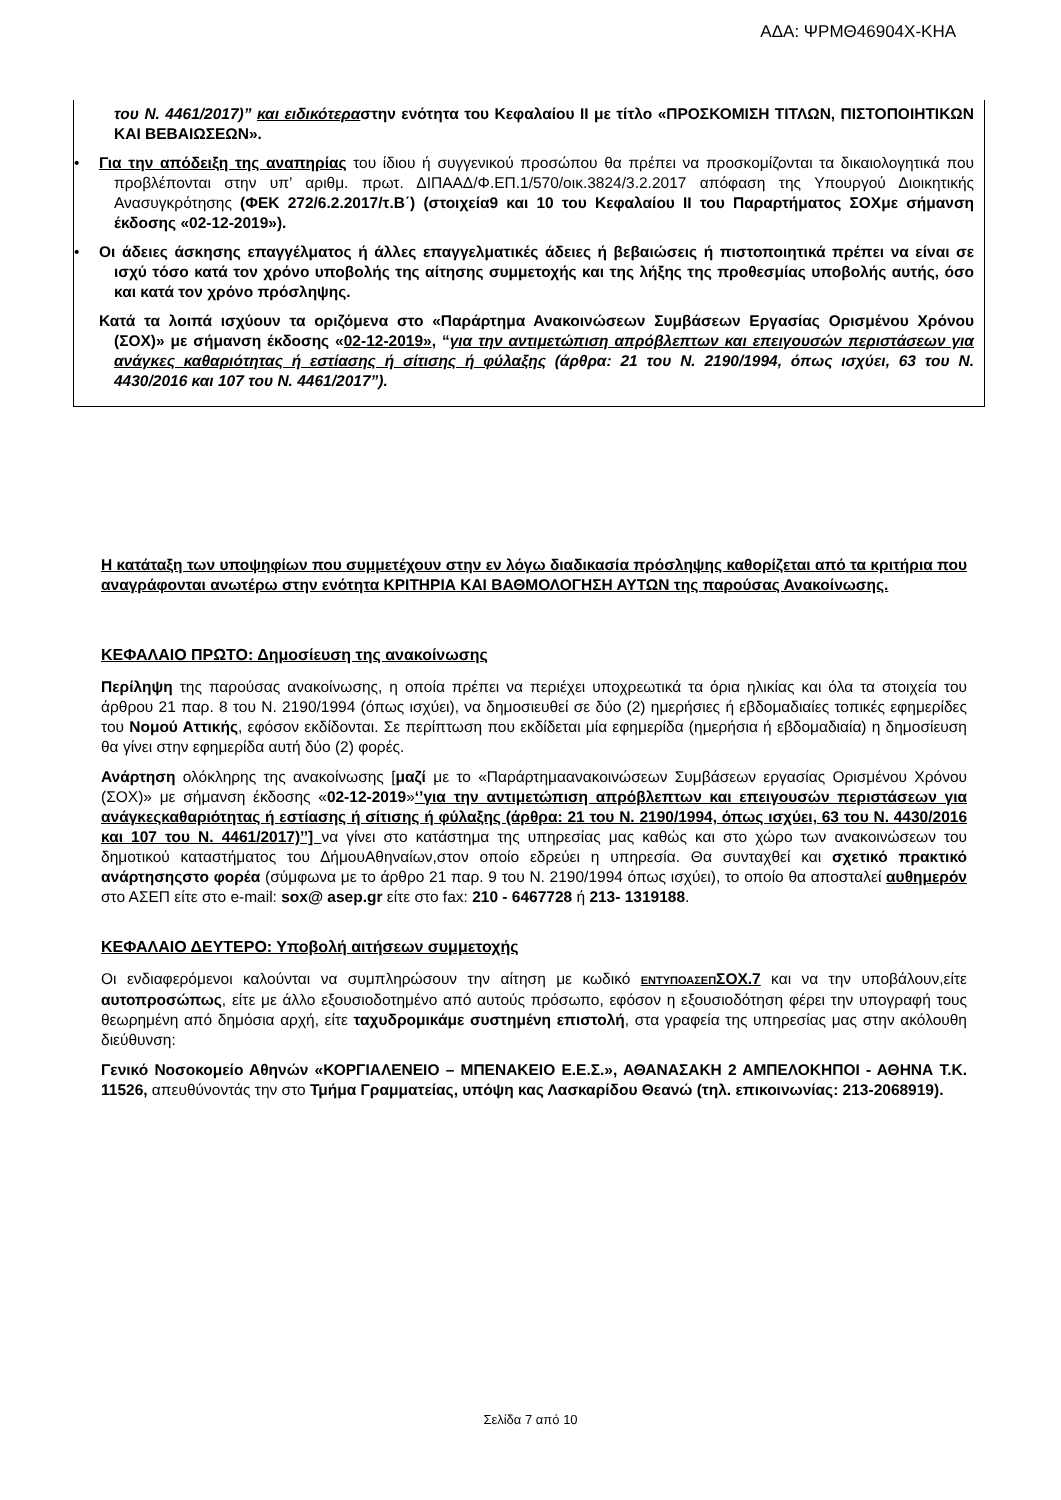ΑΔΑ: ΨΡΜΘ46904Χ-ΚΗΑ
του Ν. 4461/2017)” και ειδικότεραστην ενότητα του Κεφαλαίου ΙΙ με τίτλο «ΠΡΟΣΚΟΜΙΣΗ ΤΙΤΛΩΝ, ΠΙΣΤΟΠΟΙΗΤΙΚΩΝ ΚΑΙ ΒΕΒΑΙΩΣΕΩΝ».
• Για την απόδειξη της αναπηρίας του ίδιου ή συγγενικού προσώπου θα πρέπει να προσκομίζονται τα δικαιολογητικά που προβλέπονται στην υπ’ αριθμ. πρωτ. ΔΙΠΑΑΔ/Φ.ΕΠ.1/570/οικ.3824/3.2.2017 απόφαση της Υπουργού Διοικητικής Ανασυγκρότησης (ΦΕΚ 272/6.2.2017/τ.Β΄) (στοιχεία9 και 10 του Κεφαλαίου ΙΙ του Παραρτήματος ΣΟΧμε σήμανση έκδοσης «02-12-2019»).
• Οι άδειες άσκησης επαγγέλματος ή άλλες επαγγελματικές άδειες ή βεβαιώσεις ή πιστοποιητικά πρέπει να είναι σε ισχύ τόσο κατά τον χρόνο υποβολής της αίτησης συμμετοχής και της λήξης της προθεσμίας υποβολής αυτής, όσο και κατά τον χρόνο πρόσληψης.
Κατά τα λοιπά ισχύουν τα οριζόμενα στο «Παράρτημα Ανακοινώσεων Συμβάσεων Εργασίας Ορισμένου Χρόνου (ΣΟΧ)» με σήμανση έκδοσης «02-12-2019», “για την αντιμετώπιση απρόβλεπτων και επειγουσών περιστάσεων για ανάγκες καθαριότητας ή εστίασης ή σίτισης ή φύλαξης (άρθρα: 21 του Ν. 2190/1994, όπως ισχύει, 63 του Ν. 4430/2016 και 107 του Ν. 4461/2017”).
Η κατάταξη των υποψηφίων που συμμετέχουν στην εν λόγω διαδικασία πρόσληψης καθορίζεται από τα κριτήρια που αναγράφονται ανωτέρω στην ενότητα ΚΡΙΤΗΡΙΑ ΚΑΙ ΒΑΘΜΟΛΟΓΗΣΗ ΑΥΤΩΝ της παρούσας Ανακοίνωσης.
ΚΕΦΑΛΑΙΟ ΠΡΩΤΟ: Δημοσίευση της ανακοίνωσης
Περίληψη της παρούσας ανακοίνωσης, η οποία πρέπει να περιέχει υποχρεωτικά τα όρια ηλικίας και όλα τα στοιχεία του άρθρου 21 παρ. 8 του Ν. 2190/1994 (όπως ισχύει), να δημοσιευθεί σε δύο (2) ημερήσιες ή εβδομαδιαίες τοπικές εφημερίδες του Νομού Αττικής, εφόσον εκδίδονται. Σε περίπτωση που εκδίδεται μία εφημερίδα (ημερήσια ή εβδομαδιαία) η δημοσίευση θα γίνει στην εφημερίδα αυτή δύο (2) φορές.
Ανάρτηση ολόκληρης της ανακοίνωσης [μαζί με το «Παράρτημαανακοινώσεων Συμβάσεων εργασίας Ορισμένου Χρόνου (ΣΟΧ)» με σήμανση έκδοσης «02-12-2019»‘’για την αντιμετώπιση απρόβλεπτων και επειγουσών περιστάσεων για ανάγκεςκαθαριότητας ή εστίασης ή σίτισης ή φύλαξης (άρθρα: 21 του Ν. 2190/1994, όπως ισχύει, 63 του Ν. 4430/2016 και 107 του Ν. 4461/2017)’’] να γίνει στο κατάστημα της υπηρεσίας μας καθώς και στο χώρο των ανακοινώσεων του δημοτικού καταστήματος του ΔήμουΑθηναίων,στον οποίο εδρεύει η υπηρεσία. Θα συνταχθεί και σχετικό πρακτικό ανάρτησηςστο φορέα (σύμφωνα με το άρθρο 21 παρ. 9 του Ν. 2190/1994 όπως ισχύει), το οποίο θα αποσταλεί αυθημερόν στο ΑΣΕΠ είτε στο e-mail: sox@ asep.gr είτε στο fax: 210 - 6467728 ή 213- 1319188.
ΚΕΦΑΛΑΙΟ ΔΕΥΤΕΡΟ: Υποβολή αιτήσεων συμμετοχής
Οι ενδιαφερόμενοι καλούνται να συμπληρώσουν την αίτηση με κωδικό ΕΝΤΥΠΟΑΣΕΠΣΟΧ.7 και να την υποβάλουν,είτε αυτοπροσώπως, είτε με άλλο εξουσιοδοτημένο από αυτούς πρόσωπο, εφόσον η εξουσιοδότηση φέρει την υπογραφή τους θεωρημένη από δημόσια αρχή, είτε ταχυδρομικάμε συστημένη επιστολή, στα γραφεία της υπηρεσίας μας στην ακόλουθη διεύθυνση:
Γενικό Νοσοκομείο Αθηνών «ΚΟΡΓΙΑΛΕΝΕΙΟ – ΜΠΕΝΑΚΕΙΟ Ε.Ε.Σ.», ΑΘΑΝΑΣΑΚΗ 2 ΑΜΠΕΛΟΚΗΠΟΙ - ΑΘΗΝΑ Τ.Κ. 11526, απευθύνοντάς την στο Τμήμα Γραμματείας, υπόψη κας Λασκαρίδου Θεανώ (τηλ. επικοινωνίας: 213-2068919).
Σελίδα 7 από 10